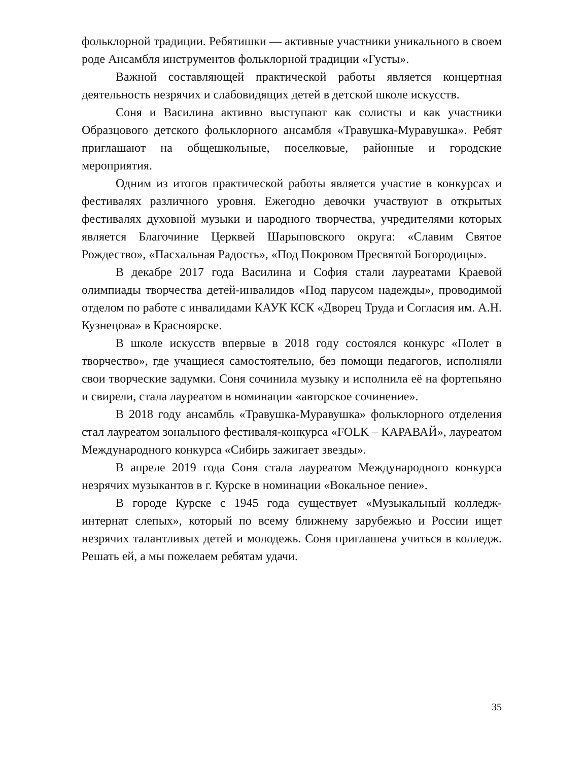фольклорной традиции. Ребятишки — активные участники уникального в своем роде Ансамбля инструментов фольклорной традиции «Густы».
Важной составляющей практической работы является концертная деятельность незрячих и слабовидящих детей в детской школе искусств.
Соня и Василина активно выступают как солисты и как участники Образцового детского фольклорного ансамбля «Травушка-Муравушка». Ребят приглашают на общешкольные, поселковые, районные и городские мероприятия.
Одним из итогов практической работы является участие в конкурсах и фестивалях различного уровня. Ежегодно девочки участвуют в открытых фестивалях духовной музыки и народного творчества, учредителями которых является Благочиние Церквей Шарыповского округа: «Славим Святое Рождество», «Пасхальная Радость», «Под Покровом Пресвятой Богородицы».
В декабре 2017 года Василина и София стали лауреатами Краевой олимпиады творчества детей-инвалидов «Под парусом надежды», проводимой отделом по работе с инвалидами КАУК КСК «Дворец Труда и Согласия им. А.Н. Кузнецова» в Красноярске.
В школе искусств впервые в 2018 году состоялся конкурс «Полет в творчество», где учащиеся самостоятельно, без помощи педагогов, исполняли свои творческие задумки. Соня сочинила музыку и исполнила её на фортепьяно и свирели, стала лауреатом в номинации «авторское сочинение».
В 2018 году ансамбль «Травушка-Муравушка» фольклорного отделения стал лауреатом зонального фестиваля-конкурса «FOLK – КАРАВАЙ», лауреатом Международного конкурса «Сибирь зажигает звезды».
В апреле 2019 года Соня стала лауреатом Международного конкурса незрячих музыкантов в г. Курске в номинации «Вокальное пение».
В городе Курске с 1945 года существует «Музыкальный колледж-интернат слепых», который по всему ближнему зарубежью и России ищет незрячих талантливых детей и молодежь. Соня приглашена учиться в колледж. Решать ей, а мы пожелаем ребятам удачи.
35